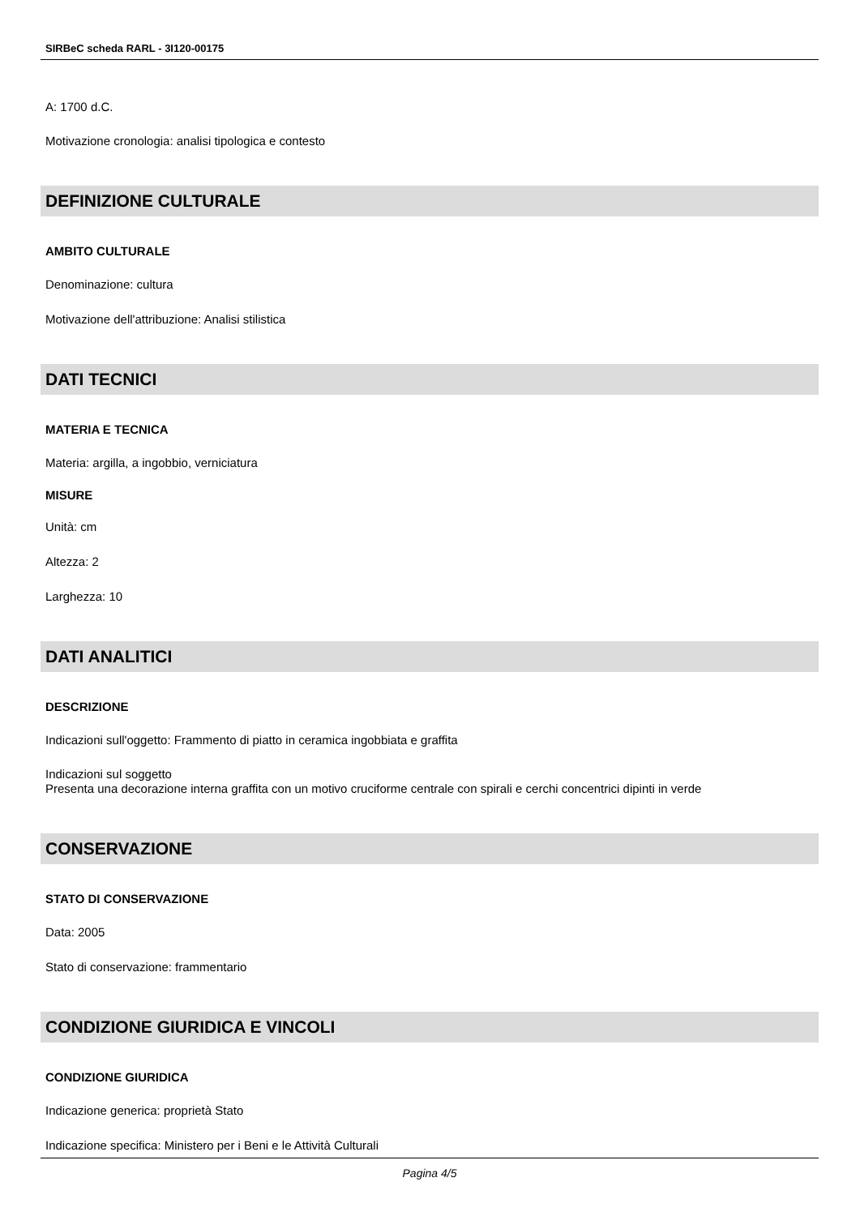SIRBeC scheda RARL - 3I120-00175
A: 1700 d.C.
Motivazione cronologia: analisi tipologica e contesto
DEFINIZIONE CULTURALE
AMBITO CULTURALE
Denominazione: cultura
Motivazione dell'attribuzione: Analisi stilistica
DATI TECNICI
MATERIA E TECNICA
Materia: argilla, a ingobbio, verniciatura
MISURE
Unità: cm
Altezza: 2
Larghezza: 10
DATI ANALITICI
DESCRIZIONE
Indicazioni sull'oggetto: Frammento di piatto in ceramica ingobbiata e graffita
Indicazioni sul soggetto
Presenta una decorazione interna graffita con un motivo cruciforme centrale con spirali e cerchi concentrici dipinti in verde
CONSERVAZIONE
STATO DI CONSERVAZIONE
Data: 2005
Stato di conservazione: frammentario
CONDIZIONE GIURIDICA E VINCOLI
CONDIZIONE GIURIDICA
Indicazione generica: proprietà Stato
Indicazione specifica: Ministero per i Beni e le Attività Culturali
Pagina 4/5